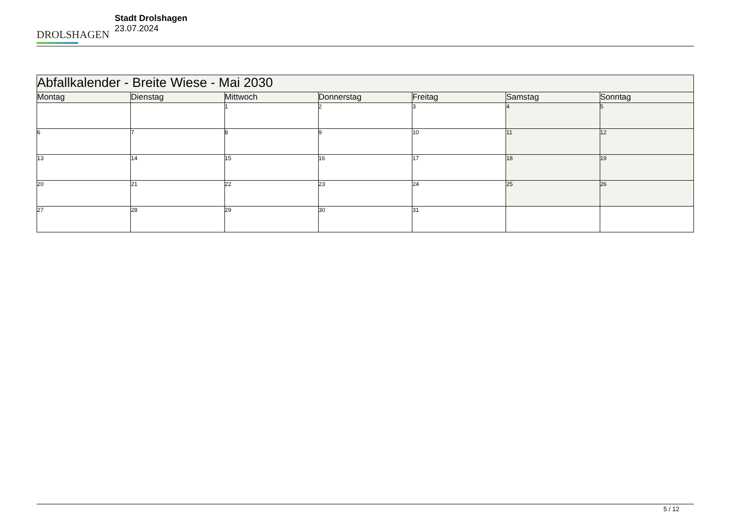DROLSHAGEN
Stadt Drolshagen
23.07.2024
| Abfallkalender - Breite Wiese - Mai 2030 | | | | | | |
| Montag | Dienstag | Mittwoch | Donnerstag | Freitag | Samstag | Sonntag |
| | | 1 | 2 | 3 | 4 | 5 |
| 6 | 7 | 8 | 9 | 10 | 11 | 12 |
| 13 | 14 | 15 | 16 | 17 | 18 | 19 |
| 20 | 21 | 22 | 23 | 24 | 25 | 26 |
| 27 | 28 | 29 | 30 | 31 | | |
5 / 12